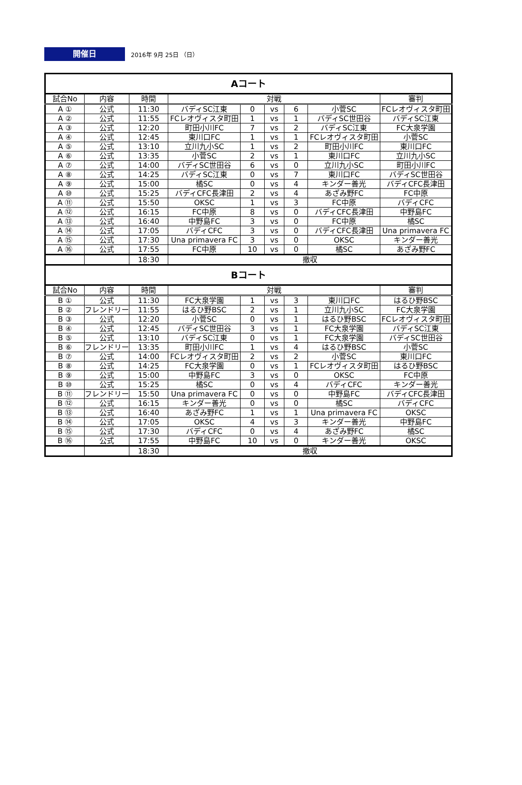開催日
2016年 9月 25日 （日）
| Aコート | | | | | | | | |
| 試合No | 内容 | 時間 | 対戦 | | | | | 審判 |
| A ① | 公式 | 11:30 | バディSC江東 | 0 | vs | 6 | 小菅SC | FCレオヴィスタ町田 |
| A ② | 公式 | 11:55 | FCレオヴィスタ町田 | 1 | vs | 1 | バディSC世田谷 | バディSC江東 |
| A ③ | 公式 | 12:20 | 町田小川FC | 7 | vs | 2 | バディSC江東 | FC大泉学園 |
| A ④ | 公式 | 12:45 | 東川口FC | 1 | vs | 1 | FCレオヴィスタ町田 | 小菅SC |
| A ⑤ | 公式 | 13:10 | 立川九小SC | 1 | vs | 2 | 町田小川FC | 東川口FC |
| A ⑥ | 公式 | 13:35 | 小菅SC | 2 | vs | 1 | 東川口FC | 立川九小SC |
| A ⑦ | 公式 | 14:00 | バディSC世田谷 | 6 | vs | 0 | 立川九小SC | 町田小川FC |
| A ⑧ | 公式 | 14:25 | バディSC江東 | 0 | vs | 7 | 東川口FC | バディSC世田谷 |
| A ⑨ | 公式 | 15:00 | 橘SC | 0 | vs | 4 | キンダー善光 | バディCFC長津田 |
| A ⑩ | 公式 | 15:25 | バディCFC長津田 | 2 | vs | 4 | あざみ野FC | FC中原 |
| A ⑪ | 公式 | 15:50 | OKSC | 1 | vs | 3 | FC中原 | バディCFC |
| A ⑫ | 公式 | 16:15 | FC中原 | 8 | vs | 0 | バディCFC長津田 | 中野島FC |
| A ⑬ | 公式 | 16:40 | 中野島FC | 3 | vs | 0 | FC中原 | 橘SC |
| A ⑭ | 公式 | 17:05 | バディCFC | 3 | vs | 0 | バディCFC長津田 | Una primavera FC |
| A ⑮ | 公式 | 17:30 | Una primavera FC | 3 | vs | 0 | OKSC | キンダー善光 |
| A ⑯ | 公式 | 17:55 | FC中原 | 10 | vs | 0 | 橘SC | あざみ野FC |
| | | 18:30 | 撤収 | | | | | |
| Bコート | | | | | | | | |
| 試合No | 内容 | 時間 | 対戦 | | | | | 審判 |
| B ① | 公式 | 11:30 | FC大泉学園 | 1 | vs | 3 | 東川口FC | はるひ野BSC |
| B ② | フレンドリー | 11:55 | はるひ野BSC | 2 | vs | 1 | 立川九小SC | FC大泉学園 |
| B ③ | 公式 | 12:20 | 小菅SC | 0 | vs | 1 | はるひ野BSC | FCレオヴィスタ町田 |
| B ④ | 公式 | 12:45 | バディSC世田谷 | 3 | vs | 1 | FC大泉学園 | バディSC江東 |
| B ⑤ | 公式 | 13:10 | バディSC江東 | 0 | vs | 1 | FC大泉学園 | バディSC世田谷 |
| B ⑥ | フレンドリー | 13:35 | 町田小川FC | 1 | vs | 4 | はるひ野BSC | 小菅SC |
| B ⑦ | 公式 | 14:00 | FCレオヴィスタ町田 | 2 | vs | 2 | 小菅SC | 東川口FC |
| B ⑧ | 公式 | 14:25 | FC大泉学園 | 0 | vs | 1 | FCレオヴィスタ町田 | はるひ野BSC |
| B ⑨ | 公式 | 15:00 | 中野島FC | 3 | vs | 0 | OKSC | FC中原 |
| B ⑩ | 公式 | 15:25 | 橘SC | 0 | vs | 4 | バディCFC | キンダー善光 |
| B ⑪ | フレンドリー | 15:50 | Una primavera FC | 0 | vs | 0 | 中野島FC | バディCFC長津田 |
| B ⑫ | 公式 | 16:15 | キンダー善光 | 0 | vs | 0 | 橘SC | バディCFC |
| B ⑬ | 公式 | 16:40 | あざみ野FC | 1 | vs | 1 | Una primavera FC | OKSC |
| B ⑭ | 公式 | 17:05 | OKSC | 4 | vs | 3 | キンダー善光 | 中野島FC |
| B ⑮ | 公式 | 17:30 | バディCFC | 0 | vs | 4 | あざみ野FC | 橘SC |
| B ⑯ | 公式 | 17:55 | 中野島FC | 10 | vs | 0 | キンダー善光 | OKSC |
| | | 18:30 | 撤収 | | | | | |